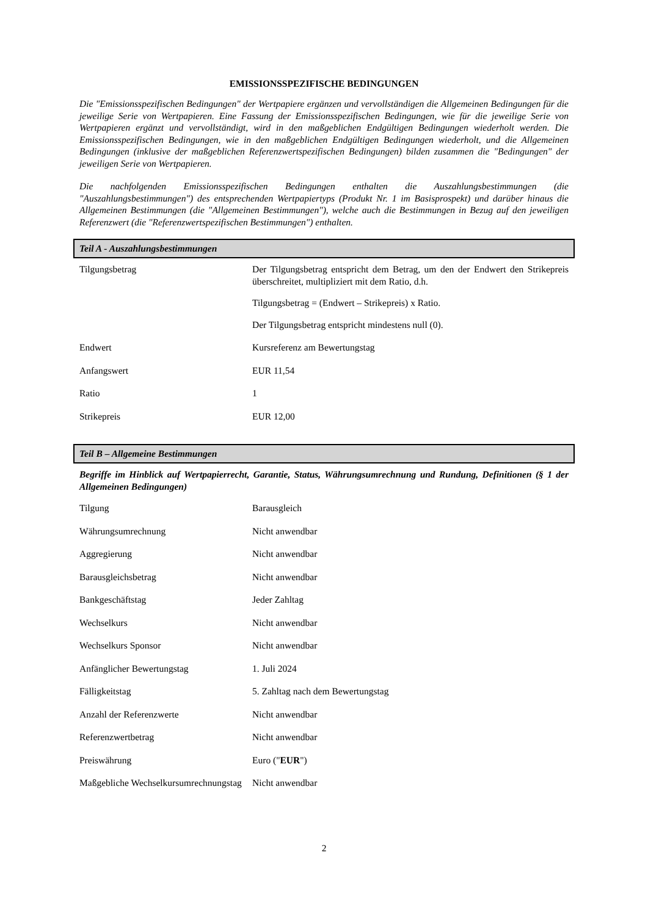EMISSIONSSPEZIFISCHE BEDINGUNGEN
Die "Emissionsspezifischen Bedingungen" der Wertpapiere ergänzen und vervollständigen die Allgemeinen Bedingungen für die jeweilige Serie von Wertpapieren. Eine Fassung der Emissionsspezifischen Bedingungen, wie für die jeweilige Serie von Wertpapieren ergänzt und vervollständigt, wird in den maßgeblichen Endgültigen Bedingungen wiederholt werden. Die Emissionsspezifischen Bedingungen, wie in den maßgeblichen Endgültigen Bedingungen wiederholt, und die Allgemeinen Bedingungen (inklusive der maßgeblichen Referenzwertspezifischen Bedingungen) bilden zusammen die "Bedingungen" der jeweiligen Serie von Wertpapieren.
Die nachfolgenden Emissionsspezifischen Bedingungen enthalten die Auszahlungsbestimmungen (die "Auszahlungsbestimmungen") des entsprechenden Wertpapiertyps (Produkt Nr. 1 im Basisprospekt) und darüber hinaus die Allgemeinen Bestimmungen (die "Allgemeinen Bestimmungen"), welche auch die Bestimmungen in Bezug auf den jeweiligen Referenzwert (die "Referenzwertspezifischen Bestimmungen") enthalten.
Teil A - Auszahlungsbestimmungen
| Tilgungsbetrag | Der Tilgungsbetrag entspricht dem Betrag, um den der Endwert den Strikepreis überschreitet, multipliziert mit dem Ratio, d.h. Tilgungsbetrag = (Endwert – Strikepreis) x Ratio. Der Tilgungsbetrag entspricht mindestens null (0). |
| Endwert | Kursreferenz am Bewertungstag |
| Anfangswert | EUR 11,54 |
| Ratio | 1 |
| Strikepreis | EUR 12,00 |
Teil B – Allgemeine Bestimmungen
Begriffe im Hinblick auf Wertpapierrecht, Garantie, Status, Währungsumrechnung und Rundung, Definitionen (§ 1 der Allgemeinen Bedingungen)
| Tilgung | Barausgleich |
| Währungsumrechnung | Nicht anwendbar |
| Aggregierung | Nicht anwendbar |
| Barausgleichsbetrag | Nicht anwendbar |
| Bankgeschäftstag | Jeder Zahltag |
| Wechselkurs | Nicht anwendbar |
| Wechselkurs Sponsor | Nicht anwendbar |
| Anfänglicher Bewertungstag | 1. Juli 2024 |
| Fälligkeitstag | 5. Zahltag nach dem Bewertungstag |
| Anzahl der Referenzwerte | Nicht anwendbar |
| Referenzwertbetrag | Nicht anwendbar |
| Preiswährung | Euro (" EUR ") |
| Maßgebliche Wechselkursumrechnungstag | Nicht anwendbar |
2